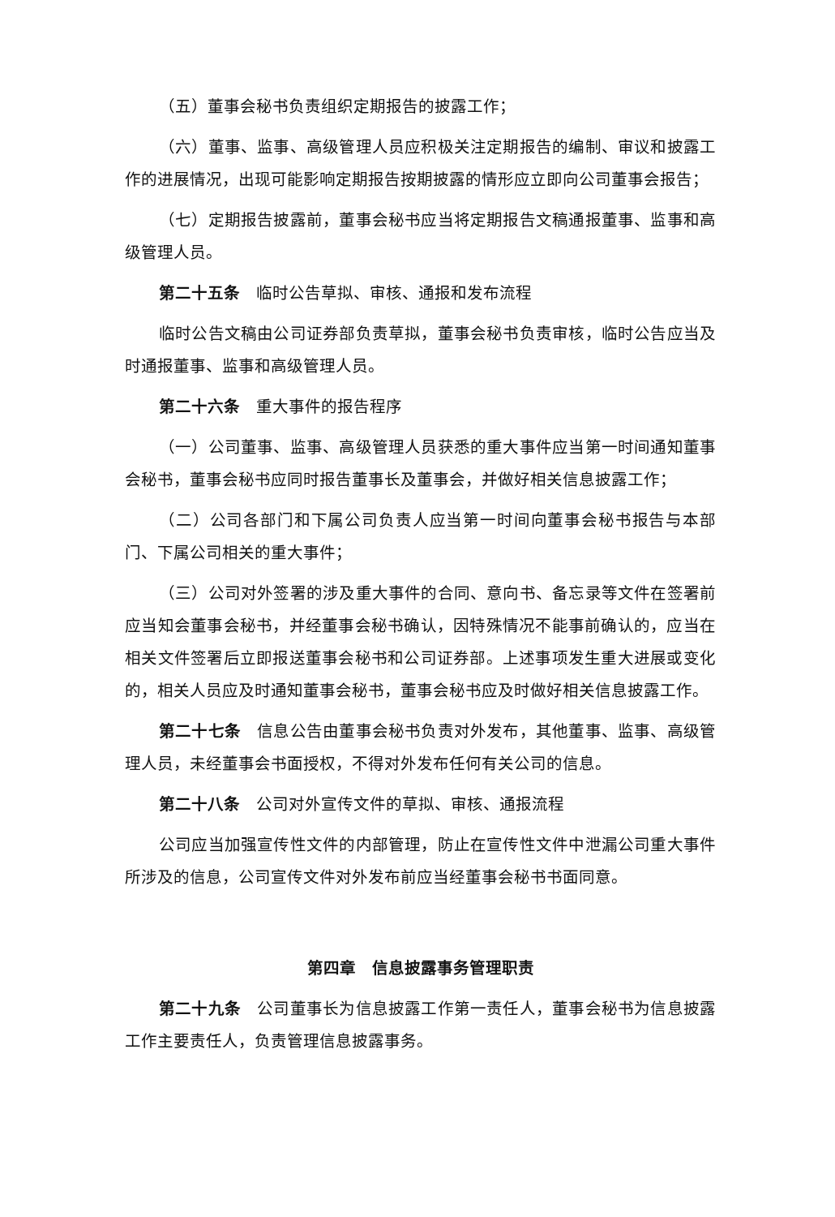（五）董事会秘书负责组织定期报告的披露工作；
（六）董事、监事、高级管理人员应积极关注定期报告的编制、审议和披露工作的进展情况，出现可能影响定期报告按期披露的情形应立即向公司董事会报告；
（七）定期报告披露前，董事会秘书应当将定期报告文稿通报董事、监事和高级管理人员。
第二十五条　临时公告草拟、审核、通报和发布流程
临时公告文稿由公司证券部负责草拟，董事会秘书负责审核，临时公告应当及时通报董事、监事和高级管理人员。
第二十六条　重大事件的报告程序
（一）公司董事、监事、高级管理人员获悉的重大事件应当第一时间通知董事会秘书，董事会秘书应同时报告董事长及董事会，并做好相关信息披露工作；
（二）公司各部门和下属公司负责人应当第一时间向董事会秘书报告与本部门、下属公司相关的重大事件；
（三）公司对外签署的涉及重大事件的合同、意向书、备忘录等文件在签署前应当知会董事会秘书，并经董事会秘书确认，因特殊情况不能事前确认的，应当在相关文件签署后立即报送董事会秘书和公司证券部。上述事项发生重大进展或变化的，相关人员应及时通知董事会秘书，董事会秘书应及时做好相关信息披露工作。
第二十七条　信息公告由董事会秘书负责对外发布，其他董事、监事、高级管理人员，未经董事会书面授权，不得对外发布任何有关公司的信息。
第二十八条　公司对外宣传文件的草拟、审核、通报流程
公司应当加强宣传性文件的内部管理，防止在宣传性文件中泄漏公司重大事件所涉及的信息，公司宣传文件对外发布前应当经董事会秘书书面同意。
第四章　信息披露事务管理职责
第二十九条　公司董事长为信息披露工作第一责任人，董事会秘书为信息披露工作主要责任人，负责管理信息披露事务。